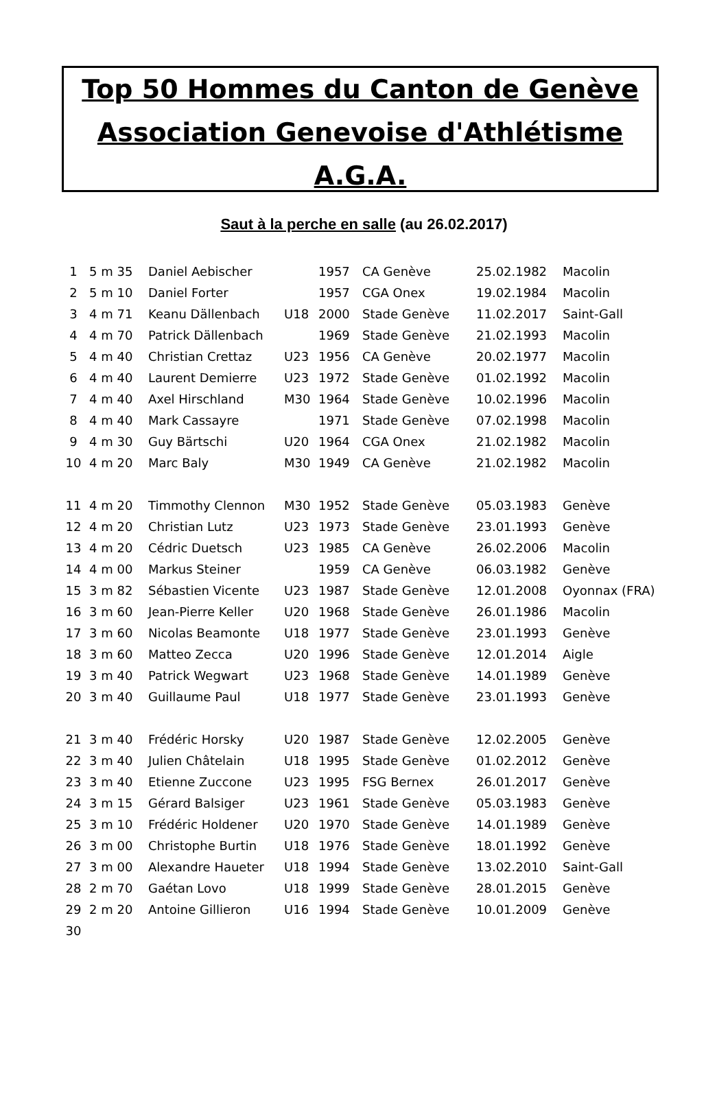Top 50 Hommes du Canton de Genève
Association Genevoise d'Athlétisme
A.G.A.
Saut à la perche en salle (au 26.02.2017)
| 1 | 5 m 35 | Daniel Aebischer | | 1957 | CA Genève | 25.02.1982 | Macolin |
| 2 | 5 m 10 | Daniel Forter | | 1957 | CGA Onex | 19.02.1984 | Macolin |
| 3 | 4 m 71 | Keanu Dällenbach | U18 | 2000 | Stade Genève | 11.02.2017 | Saint-Gall |
| 4 | 4 m 70 | Patrick Dällenbach | | 1969 | Stade Genève | 21.02.1993 | Macolin |
| 5 | 4 m 40 | Christian Crettaz | U23 | 1956 | CA Genève | 20.02.1977 | Macolin |
| 6 | 4 m 40 | Laurent Demierre | U23 | 1972 | Stade Genève | 01.02.1992 | Macolin |
| 7 | 4 m 40 | Axel Hirschland | M30 | 1964 | Stade Genève | 10.02.1996 | Macolin |
| 8 | 4 m 40 | Mark Cassayre | | 1971 | Stade Genève | 07.02.1998 | Macolin |
| 9 | 4 m 30 | Guy Bärtschi | U20 | 1964 | CGA Onex | 21.02.1982 | Macolin |
| 10 | 4 m 20 | Marc Baly | M30 | 1949 | CA Genève | 21.02.1982 | Macolin |
| 11 | 4 m 20 | Timmothy Clennon | M30 | 1952 | Stade Genève | 05.03.1983 | Genève |
| 12 | 4 m 20 | Christian Lutz | U23 | 1973 | Stade Genève | 23.01.1993 | Genève |
| 13 | 4 m 20 | Cédric Duetsch | U23 | 1985 | CA Genève | 26.02.2006 | Macolin |
| 14 | 4 m 00 | Markus Steiner | | 1959 | CA Genève | 06.03.1982 | Genève |
| 15 | 3 m 82 | Sébastien Vicente | U23 | 1987 | Stade Genève | 12.01.2008 | Oyonnax (FRA) |
| 16 | 3 m 60 | Jean-Pierre Keller | U20 | 1968 | Stade Genève | 26.01.1986 | Macolin |
| 17 | 3 m 60 | Nicolas Beamonte | U18 | 1977 | Stade Genève | 23.01.1993 | Genève |
| 18 | 3 m 60 | Matteo Zecca | U20 | 1996 | Stade Genève | 12.01.2014 | Aigle |
| 19 | 3 m 40 | Patrick Wegwart | U23 | 1968 | Stade Genève | 14.01.1989 | Genève |
| 20 | 3 m 40 | Guillaume Paul | U18 | 1977 | Stade Genève | 23.01.1993 | Genève |
| 21 | 3 m 40 | Frédéric Horsky | U20 | 1987 | Stade Genève | 12.02.2005 | Genève |
| 22 | 3 m 40 | Julien Châtelain | U18 | 1995 | Stade Genève | 01.02.2012 | Genève |
| 23 | 3 m 40 | Etienne Zuccone | U23 | 1995 | FSG Bernex | 26.01.2017 | Genève |
| 24 | 3 m 15 | Gérard Balsiger | U23 | 1961 | Stade Genève | 05.03.1983 | Genève |
| 25 | 3 m 10 | Frédéric Holdener | U20 | 1970 | Stade Genève | 14.01.1989 | Genève |
| 26 | 3 m 00 | Christophe Burtin | U18 | 1976 | Stade Genève | 18.01.1992 | Genève |
| 27 | 3 m 00 | Alexandre Haueter | U18 | 1994 | Stade Genève | 13.02.2010 | Saint-Gall |
| 28 | 2 m 70 | Gaétan Lovo | U18 | 1999 | Stade Genève | 28.01.2015 | Genève |
| 29 | 2 m 20 | Antoine Gillieron | U16 | 1994 | Stade Genève | 10.01.2009 | Genève |
| 30 | | | | | | | |